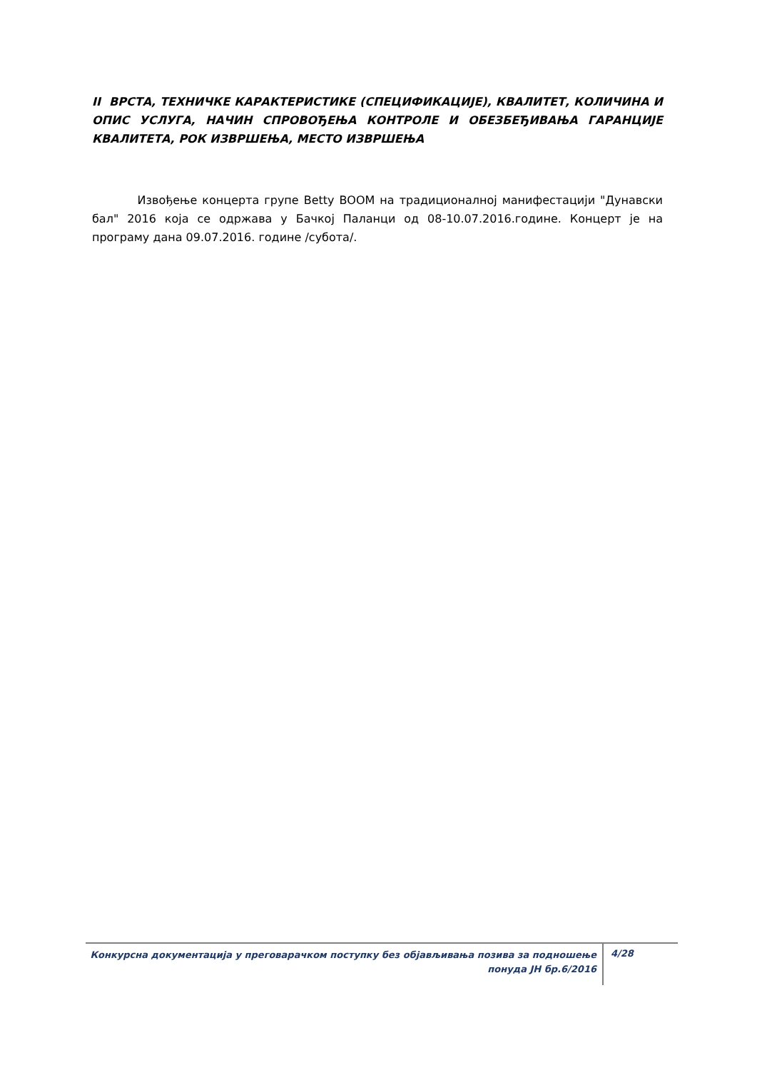II ВРСТА, ТЕХНИЧКЕ КАРАКТЕРИСТИКЕ (СПЕЦИФИКАЦИЈЕ), КВАЛИТЕТ, КОЛИЧИНА И ОПИС УСЛУГА, НАЧИН СПРОВОЂЕЊА КОНТРОЛЕ И ОБЕЗБЕЂИВАЊА ГАРАНЦИЈЕ КВАЛИТЕТА, РОК ИЗВРШЕЊА, МЕСТО ИЗВРШЕЊА
Извођење концерта групе Betty BOOM на традиционалној манифестацији "Дунавски бал" 2016 која се одржава у Бачкој Паланци од 08-10.07.2016.године. Концерт је на програму дана 09.07.2016. године /субота/.
Конкурсна документација у преговарачком поступку без објављивања позива за подношење понуда ЈН бр.6/2016
4/28